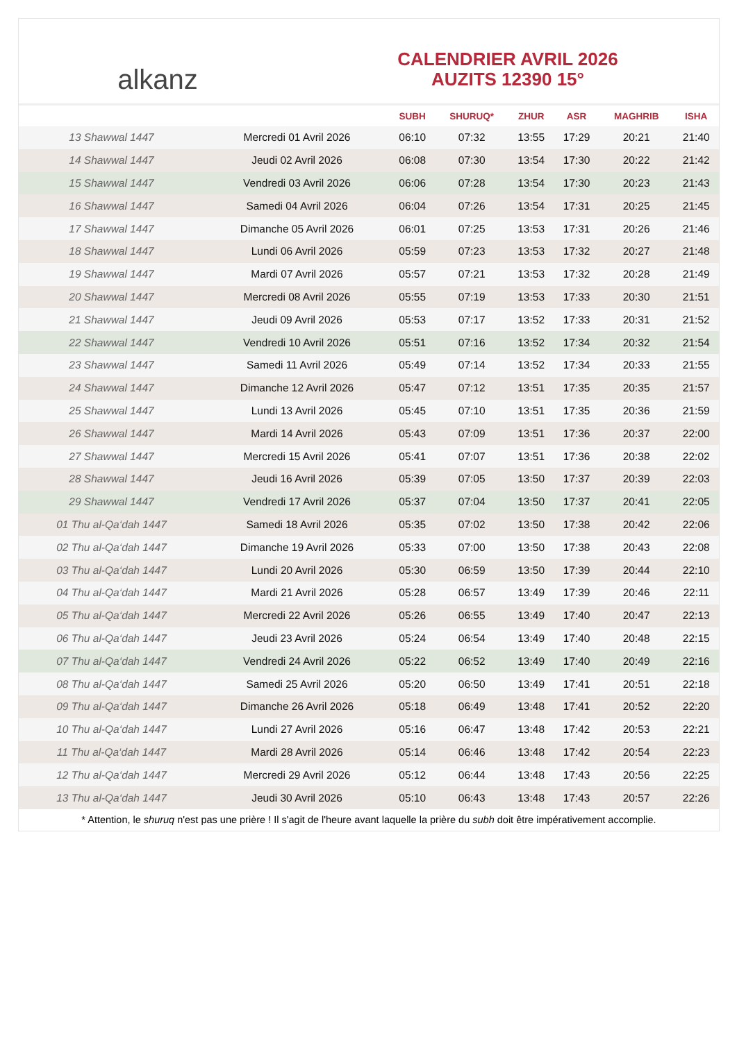alkanz
CALENDRIER AVRIL 2026
AUZITS 12390 15°
| | | SUBH | SHURUQ* | ZHUR | ASR | MAGHRIB | ISHA |
| --- | --- | --- | --- | --- | --- | --- | --- |
| 13 Shawwal 1447 | Mercredi 01 Avril 2026 | 06:10 | 07:32 | 13:55 | 17:29 | 20:21 | 21:40 |
| 14 Shawwal 1447 | Jeudi 02 Avril 2026 | 06:08 | 07:30 | 13:54 | 17:30 | 20:22 | 21:42 |
| 15 Shawwal 1447 | Vendredi 03 Avril 2026 | 06:06 | 07:28 | 13:54 | 17:30 | 20:23 | 21:43 |
| 16 Shawwal 1447 | Samedi 04 Avril 2026 | 06:04 | 07:26 | 13:54 | 17:31 | 20:25 | 21:45 |
| 17 Shawwal 1447 | Dimanche 05 Avril 2026 | 06:01 | 07:25 | 13:53 | 17:31 | 20:26 | 21:46 |
| 18 Shawwal 1447 | Lundi 06 Avril 2026 | 05:59 | 07:23 | 13:53 | 17:32 | 20:27 | 21:48 |
| 19 Shawwal 1447 | Mardi 07 Avril 2026 | 05:57 | 07:21 | 13:53 | 17:32 | 20:28 | 21:49 |
| 20 Shawwal 1447 | Mercredi 08 Avril 2026 | 05:55 | 07:19 | 13:53 | 17:33 | 20:30 | 21:51 |
| 21 Shawwal 1447 | Jeudi 09 Avril 2026 | 05:53 | 07:17 | 13:52 | 17:33 | 20:31 | 21:52 |
| 22 Shawwal 1447 | Vendredi 10 Avril 2026 | 05:51 | 07:16 | 13:52 | 17:34 | 20:32 | 21:54 |
| 23 Shawwal 1447 | Samedi 11 Avril 2026 | 05:49 | 07:14 | 13:52 | 17:34 | 20:33 | 21:55 |
| 24 Shawwal 1447 | Dimanche 12 Avril 2026 | 05:47 | 07:12 | 13:51 | 17:35 | 20:35 | 21:57 |
| 25 Shawwal 1447 | Lundi 13 Avril 2026 | 05:45 | 07:10 | 13:51 | 17:35 | 20:36 | 21:59 |
| 26 Shawwal 1447 | Mardi 14 Avril 2026 | 05:43 | 07:09 | 13:51 | 17:36 | 20:37 | 22:00 |
| 27 Shawwal 1447 | Mercredi 15 Avril 2026 | 05:41 | 07:07 | 13:51 | 17:36 | 20:38 | 22:02 |
| 28 Shawwal 1447 | Jeudi 16 Avril 2026 | 05:39 | 07:05 | 13:50 | 17:37 | 20:39 | 22:03 |
| 29 Shawwal 1447 | Vendredi 17 Avril 2026 | 05:37 | 07:04 | 13:50 | 17:37 | 20:41 | 22:05 |
| 01 Thu al-Qa‘dah 1447 | Samedi 18 Avril 2026 | 05:35 | 07:02 | 13:50 | 17:38 | 20:42 | 22:06 |
| 02 Thu al-Qa‘dah 1447 | Dimanche 19 Avril 2026 | 05:33 | 07:00 | 13:50 | 17:38 | 20:43 | 22:08 |
| 03 Thu al-Qa‘dah 1447 | Lundi 20 Avril 2026 | 05:30 | 06:59 | 13:50 | 17:39 | 20:44 | 22:10 |
| 04 Thu al-Qa‘dah 1447 | Mardi 21 Avril 2026 | 05:28 | 06:57 | 13:49 | 17:39 | 20:46 | 22:11 |
| 05 Thu al-Qa‘dah 1447 | Mercredi 22 Avril 2026 | 05:26 | 06:55 | 13:49 | 17:40 | 20:47 | 22:13 |
| 06 Thu al-Qa‘dah 1447 | Jeudi 23 Avril 2026 | 05:24 | 06:54 | 13:49 | 17:40 | 20:48 | 22:15 |
| 07 Thu al-Qa‘dah 1447 | Vendredi 24 Avril 2026 | 05:22 | 06:52 | 13:49 | 17:40 | 20:49 | 22:16 |
| 08 Thu al-Qa‘dah 1447 | Samedi 25 Avril 2026 | 05:20 | 06:50 | 13:49 | 17:41 | 20:51 | 22:18 |
| 09 Thu al-Qa‘dah 1447 | Dimanche 26 Avril 2026 | 05:18 | 06:49 | 13:48 | 17:41 | 20:52 | 22:20 |
| 10 Thu al-Qa‘dah 1447 | Lundi 27 Avril 2026 | 05:16 | 06:47 | 13:48 | 17:42 | 20:53 | 22:21 |
| 11 Thu al-Qa‘dah 1447 | Mardi 28 Avril 2026 | 05:14 | 06:46 | 13:48 | 17:42 | 20:54 | 22:23 |
| 12 Thu al-Qa‘dah 1447 | Mercredi 29 Avril 2026 | 05:12 | 06:44 | 13:48 | 17:43 | 20:56 | 22:25 |
| 13 Thu al-Qa‘dah 1447 | Jeudi 30 Avril 2026 | 05:10 | 06:43 | 13:48 | 17:43 | 20:57 | 22:26 |
* Attention, le shuruq n'est pas une prière ! Il s'agit de l'heure avant laquelle la prière du subh doit être impérativement accomplie.